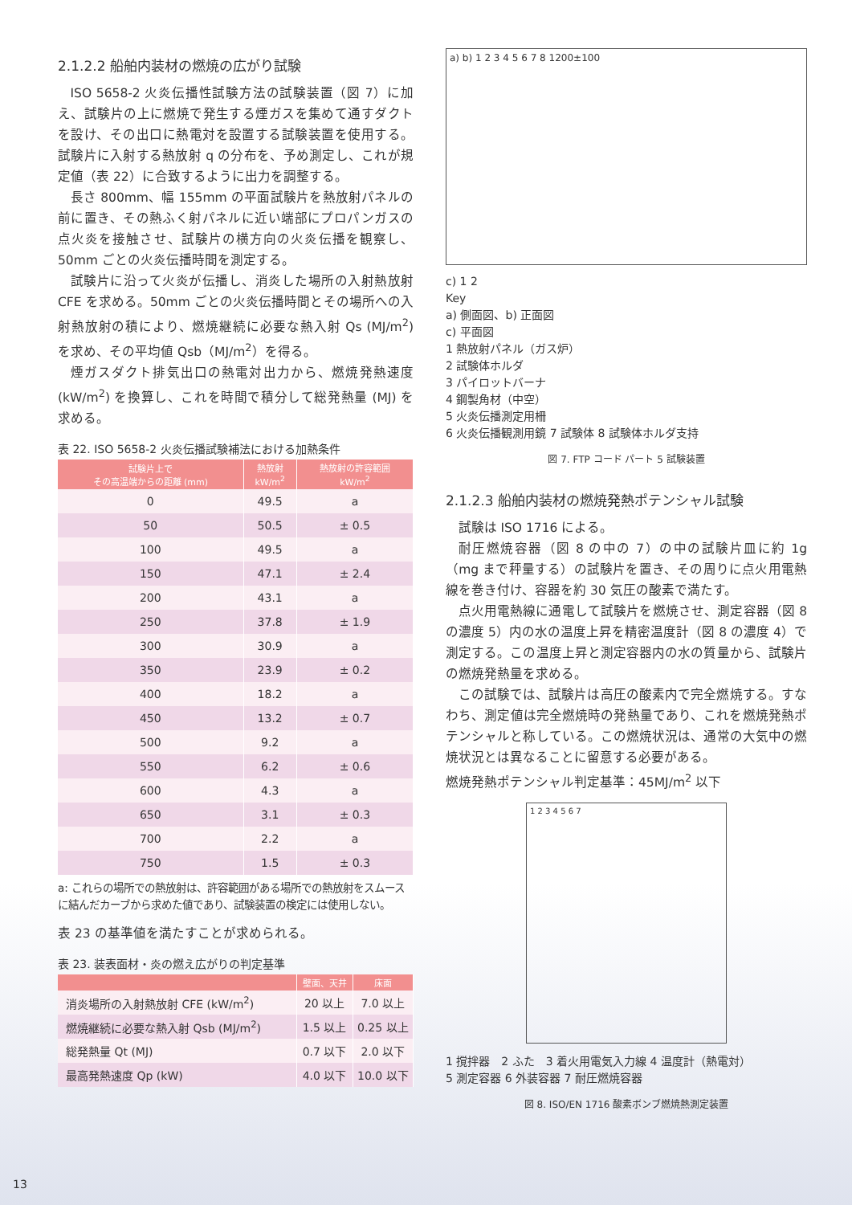2.1.2.2 船舶内装材の燃焼の広がり試験
ISO 5658-2 火炎伝播性試験方法の試験装置（図 7）に加え、試験片の上に燃焼で発生する煙ガスを集めて通すダクトを設け、その出口に熱電対を設置する試験装置を使用する。試験片に入射する熱放射 q の分布を、予め測定し、これが規定値（表 22）に合致するように出力を調整する。
長さ 800mm、幅 155mm の平面試験片を熱放射パネルの前に置き、その熱ふく射パネルに近い端部にプロパンガスの点火炎を接触させ、試験片の横方向の火炎伝播を観察し、50mm ごとの火炎伝播時間を測定する。
試験片に沿って火炎が伝播し、消炎した場所の入射熱放射 CFE を求める。50mm ごとの火炎伝播時間とその場所への入射熱放射の積により、燃焼継続に必要な熱入射 Qs (MJ/m<sup>2</sup>) を求め、その平均値 Qsb（MJ/m<sup>2</sup>）を得る。
煙ガスダクト排気出口の熱電対出力から、燃焼発熱速度 (kW/m<sup>2</sup>) を換算し、これを時間で積分して総発熱量 (MJ) を求める。
表 22. ISO 5658-2 火炎伝播試験補法における加熱条件
| 試験片上で その高温端からの距離 (mm) | 熱放射 kW/m<sup>2</sup> | 熱放射の許容範囲 kW/m<sup>2</sup> |
| --- | --- | --- |
| 0 | 49.5 | a |
| 50 | 50.5 | ± 0.5 |
| 100 | 49.5 | a |
| 150 | 47.1 | ± 2.4 |
| 200 | 43.1 | a |
| 250 | 37.8 | ± 1.9 |
| 300 | 30.9 | a |
| 350 | 23.9 | ± 0.2 |
| 400 | 18.2 | a |
| 450 | 13.2 | ± 0.7 |
| 500 | 9.2 | a |
| 550 | 6.2 | ± 0.6 |
| 600 | 4.3 | a |
| 650 | 3.1 | ± 0.3 |
| 700 | 2.2 | a |
| 750 | 1.5 | ± 0.3 |
a: これらの場所での熱放射は、許容範囲がある場所での熱放射をスムースに結んだカーブから求めた値であり、試験装置の検定には使用しない。
表 23 の基準値を満たすことが求められる。
表 23. 装表面材・炎の燃え広がりの判定基準
| | 壁面、天井 | 床面 |
| --- | --- | --- |
| 消炎場所の入射熱放射 CFE (kW/m<sup>2</sup>) | 20 以上 | 7.0 以上 |
| 燃焼継続に必要な熱入射 Qsb (MJ/m<sup>2</sup>) | 1.5 以上 | 0.25 以上 |
| 総発熱量 Qt (MJ) | 0.7 以下 | 2.0 以下 |
| 最高発熱速度 Qp (kW) | 4.0 以下 | 10.0 以下 |
a) b) 1 2 3 4 5 6 7 8 1200±100
c) 1 2
Key
a) 側面図、b) 正面図
c) 平面図
1 熱放射パネル（ガス炉）
2 試験体ホルダ
3 パイロットバーナ
4 鋼製角材（中空）
5 火炎伝播測定用柵
6 火炎伝播観測用鏡 7 試験体 8 試験体ホルダ支持
図 7. FTP コード パート 5 試験装置
2.1.2.3 船舶内装材の燃焼発熱ポテンシャル試験
試験は ISO 1716 による。
耐圧燃焼容器（図 8 の中の 7）の中の試験片皿に約 1g（mg まで秤量する）の試験片を置き、その周りに点火用電熱線を巻き付け、容器を約 30 気圧の酸素で満たす。
点火用電熱線に通電して試験片を燃焼させ、測定容器（図 8 の濃度 5）内の水の温度上昇を精密温度計（図 8 の濃度 4）で測定する。この温度上昇と測定容器内の水の質量から、試験片の燃焼発熱量を求める。
この試験では、試験片は高圧の酸素内で完全燃焼する。すなわち、測定値は完全燃焼時の発熱量であり、これを燃焼発熱ポテンシャルと称している。この燃焼状況は、通常の大気中の燃焼状況とは異なることに留意する必要がある。
燃焼発熱ポテンシャル判定基準：45MJ/m<sup>2</sup> 以下
1 2 3 4 5 6 7
1 撹拌器　2 ふた　3 着火用電気入力線 4 温度計（熱電対）
5 測定容器 6 外装容器 7 耐圧燃焼容器
図 8. ISO/EN 1716 酸素ボンブ燃焼熱測定装置
13